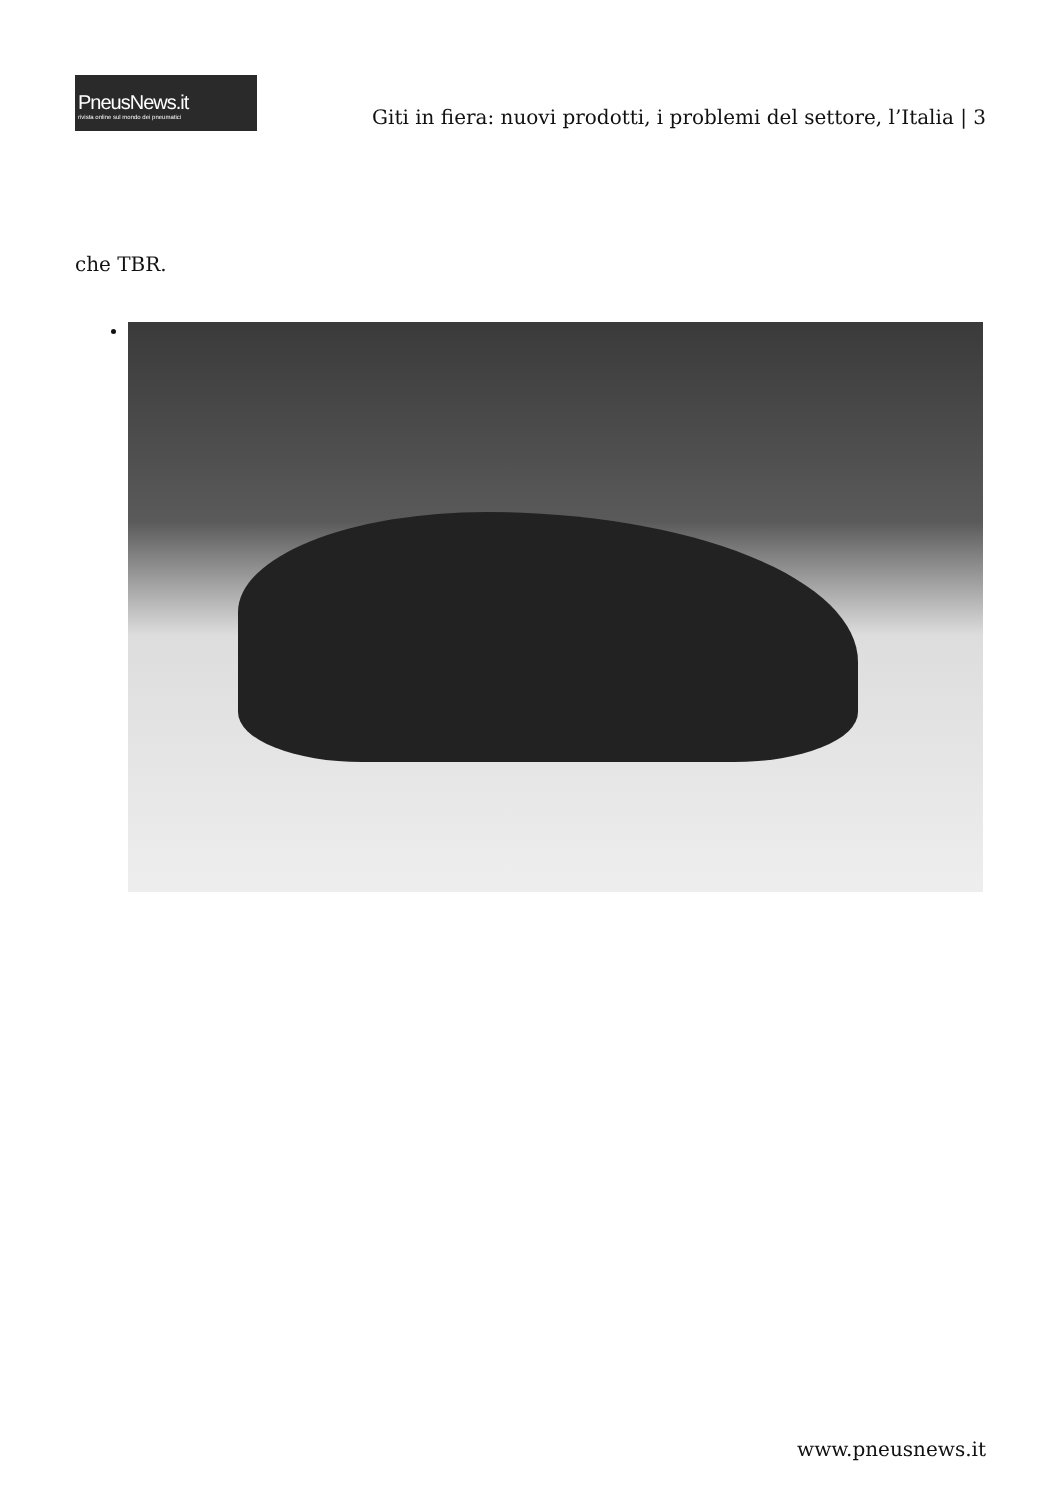PneusNews.it
rivista online sul mondo dei pneumatici
Giti in fiera: nuovi prodotti, i problemi del settore, l’Italia | 3
che TBR.
www.pneusnews.it